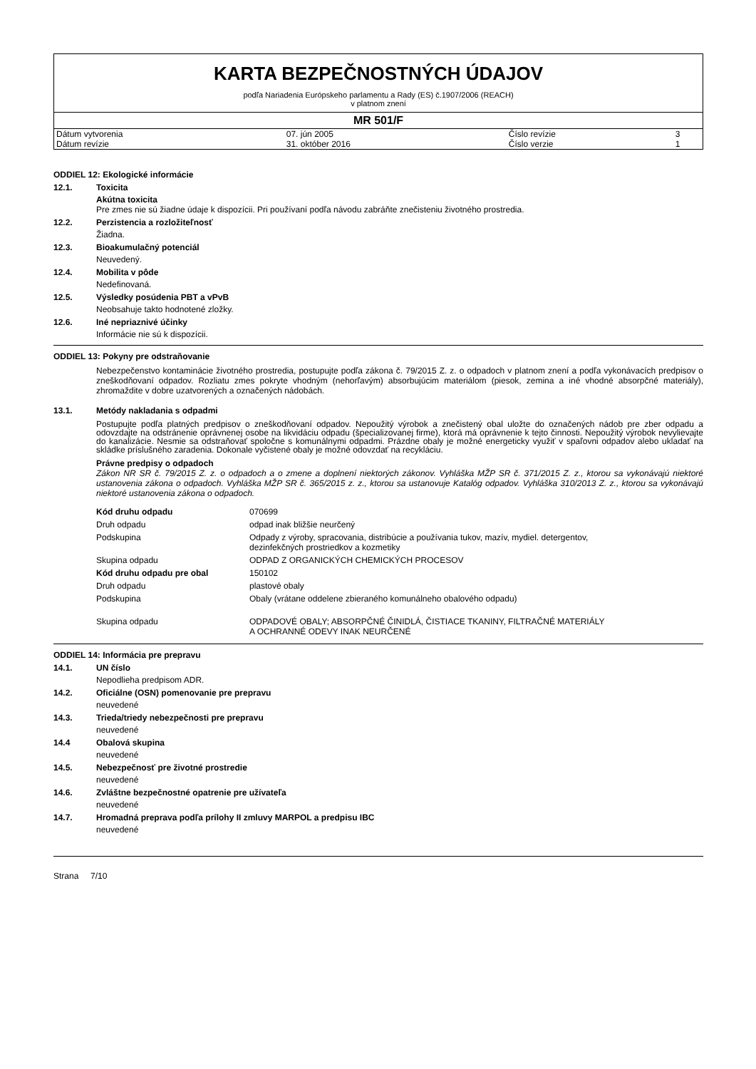KARTA BEZPEČNOSTNÝCH ÚDAJOV
podľa Nariadenia Európskeho parlamentu a Rady (ES) č.1907/2006 (REACH)
v platnom znení
MR 501/F
| Dátum vytvorenia | 07. jún 2005 | Číslo revízie | 3 |
| Dátum revízie | 31. október 2016 | Číslo verzie | 1 |
ODDIEL 12: Ekologické informácie
12.1. Toxicita
Akútna toxicita
Pre zmes nie sú žiadne údaje k dispozícii. Pri používaní podľa návodu zabráňte znečisteniu životného prostredia.
12.2. Perzistencia a rozložiteľnosť
Žiadna.
12.3. Bioakumulačný potenciál
Neuvedený.
12.4. Mobilita v pôde
Nedefinovaná.
12.5. Výsledky posúdenia PBT a vPvB
Neobsahuje takto hodnotené zložky.
12.6. Iné nepriaznivé účinky
Informácie nie sú k dispozícii.
ODDIEL 13: Pokyny pre odstraňovanie
Nebezpečenstvo kontaminácie životného prostredia, postupujte podľa zákona č. 79/2015 Z. z. o odpadoch v platnom znení a podľa vykonávacích predpisov o zneškodňovaní odpadov. Rozliatu zmes pokryte vhodným (nehorľavým) absorbujúcim materiálom (piesok, zemina a iné vhodné absorpčné materiály), zhromaždite v dobre uzatvorených a označených nádobách.
13.1. Metódy nakladania s odpadmi
Postupujte podľa platných predpisov o zneškodňovaní odpadov. Nepoužitý výrobok a znečistený obal uložte do označených nádob pre zber odpadu a odovzdajte na odstránenie oprávnenej osobe na likvidáciu odpadu (špecializovanej firme), ktorá má oprávnenie k tejto činnosti. Nepoužitý výrobok nevylievajte do kanalizácie. Nesmie sa odstraňovať spoločne s komunálnymi odpadmi. Prázdne obaly je možné energeticky využiť v spaľovni odpadov alebo ukladať na skládke príslušného zaradenia. Dokonale vyčistené obaly je možné odovzdať na recykláciu.
Právne predpisy o odpadoch
Zákon NR SR č. 79/2015 Z. z. o odpadoch a o zmene a doplnení niektorých zákonov. Vyhláška MŽP SR č. 371/2015 Z. z., ktorou sa vykonávajú niektoré ustanovenia zákona o odpadoch. Vyhláška MŽP SR č. 365/2015 z. z., ktorou sa ustanovuje Katalóg odpadov. Vyhláška 310/2013 Z. z., ktorou sa vykonávajú niektoré ustanovenia zákona o odpadoch.
| Kód druhu odpadu | 070699 |
| Druh odpadu | odpad inak bližšie neurčený |
| Podskupina | Odpady z výroby, spracovania, distribúcie a používania tukov, mazív, mydiel. detergentov, dezinfekčných prostriedkov a kozmetiky |
| Skupina odpadu | ODPAD Z ORGANICKÝCH CHEMICKÝCH PROCESOV |
| Kód druhu odpadu pre obal | 150102 |
| Druh odpadu | plastové obaly |
| Podskupina | Obaly (vrátane oddelene zbieraného komunálneho obalového odpadu) |
| Skupina odpadu | ODPADOVÉ OBALY; ABSORPČNÉ ČINIDLÁ, ČISTIACE TKANINY, FILTRAČNÉ MATERIÁLY A OCHRANNÉ ODEVY INAK NEURČENÉ |
ODDIEL 14: Informácia pre prepravu
14.1. UN číslo
Nepodlieha predpisom ADR.
14.2. Oficiálne (OSN) pomenovanie pre prepravu
neuvedené
14.3. Trieda/triedy nebezpečnosti pre prepravu
neuvedené
14.4 Obalová skupina
neuvedené
14.5. Nebezpečnosť pre životné prostredie
neuvedené
14.6. Zvláštne bezpečnostné opatrenie pre užívateľa
neuvedené
14.7. Hromadná preprava podľa prílohy II zmluvy MARPOL a predpisu IBC
neuvedené
Strana 7/10